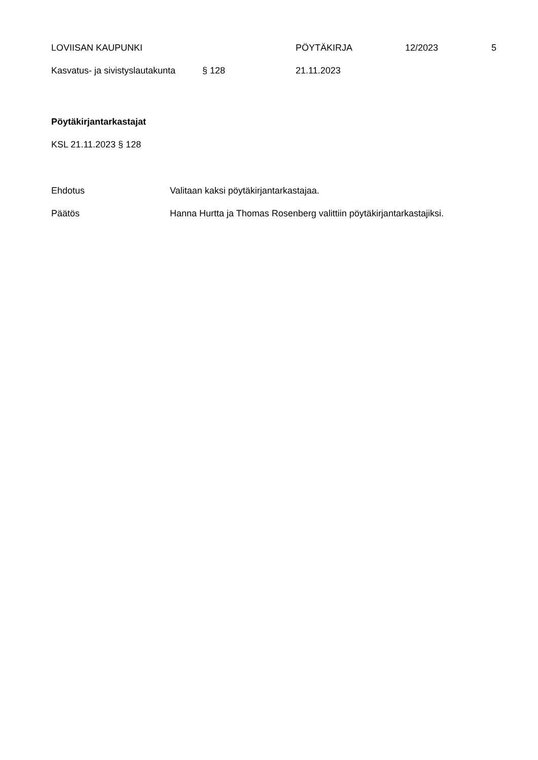LOVIISAN KAUPUNKI PÖYTÄKIRJA 12/2023 5
Kasvatus- ja sivistyslautakunta § 128 21.11.2023
Pöytäkirjantarkastajat
KSL 21.11.2023 § 128
Ehdotus Valitaan kaksi pöytäkirjantarkastajaa.
Päätös Hanna Hurtta ja Thomas Rosenberg valittiin pöytäkirjantarkastajiksi.